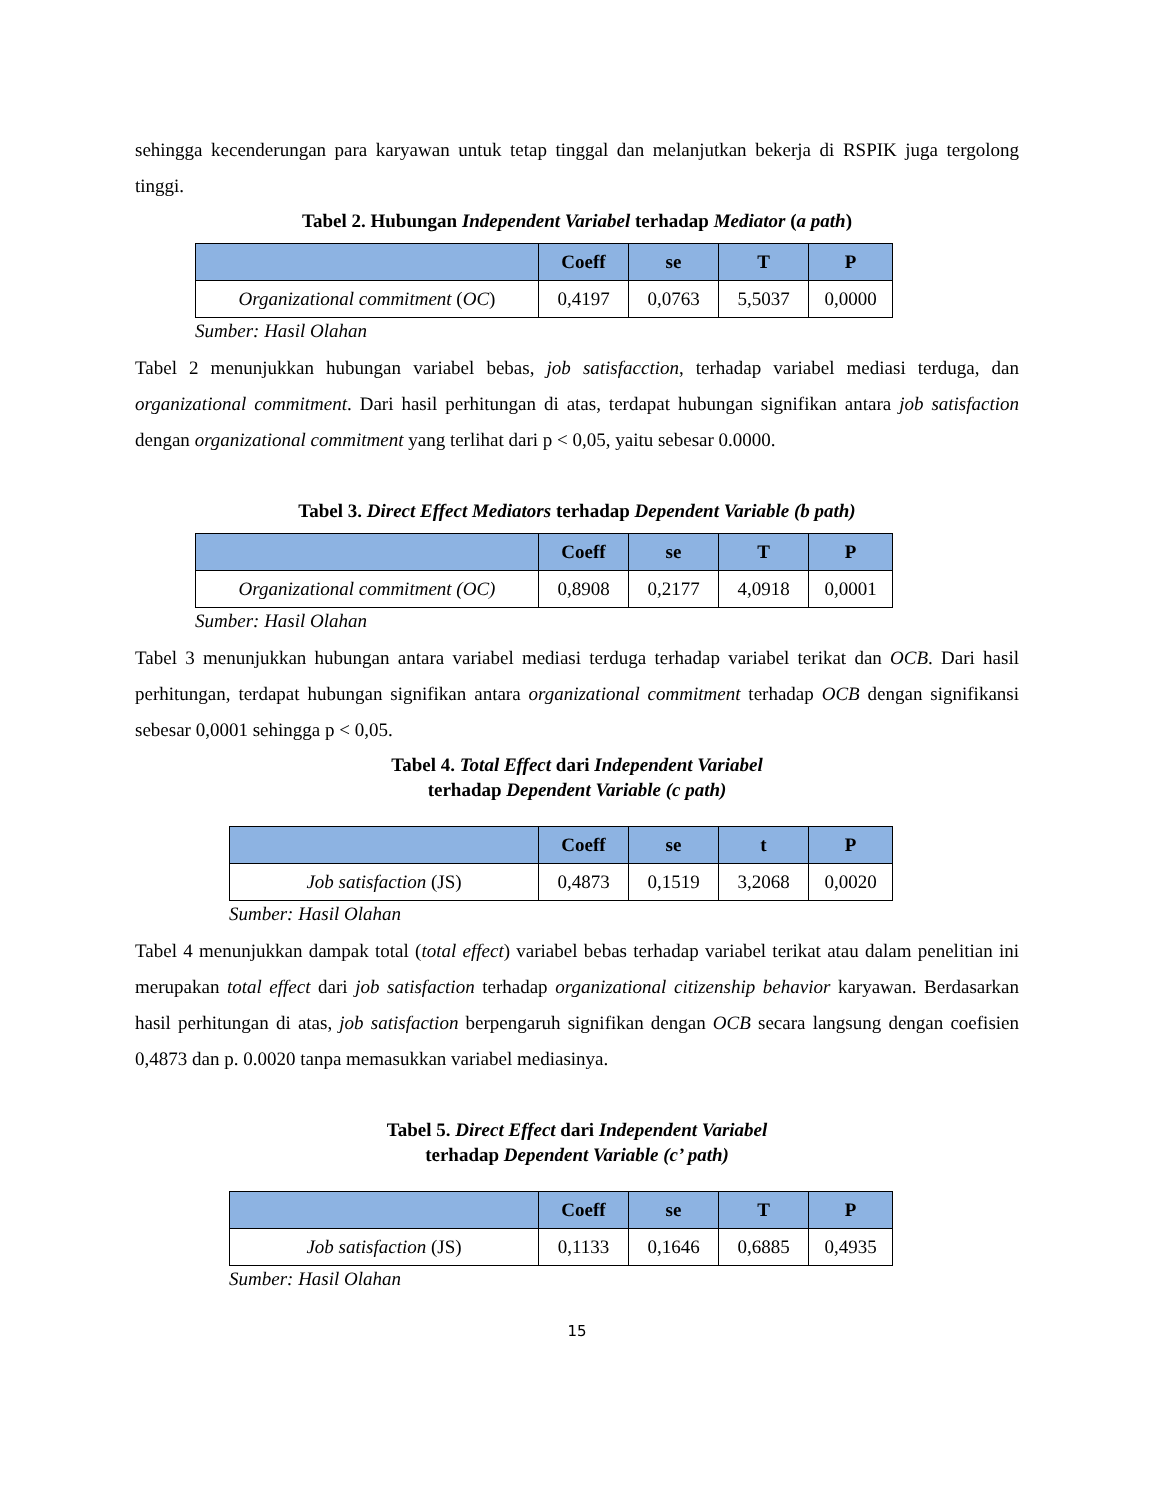sehingga kecenderungan para karyawan untuk tetap tinggal dan melanjutkan bekerja di RSPIK juga tergolong tinggi.
Tabel 2. Hubungan Independent Variabel terhadap Mediator (a path)
| | Coeff | se | T | P |
| --- | --- | --- | --- | --- |
| Organizational commitment ( OC ) | 0,4197 | 0,0763 | 5,5037 | 0,0000 |
Sumber: Hasil Olahan
Tabel 2 menunjukkan hubungan variabel bebas, job satisfacction, terhadap variabel mediasi terduga, dan organizational commitment. Dari hasil perhitungan di atas, terdapat hubungan signifikan antara job satisfaction dengan organizational commitment yang terlihat dari p < 0,05, yaitu sebesar 0.0000.
Tabel 3. Direct Effect Mediators terhadap Dependent Variable (b path)
| | Coeff | se | T | P |
| --- | --- | --- | --- | --- |
| Organizational commitment (OC) | 0,8908 | 0,2177 | 4,0918 | 0,0001 |
Sumber: Hasil Olahan
Tabel 3 menunjukkan hubungan antara variabel mediasi terduga terhadap variabel terikat dan OCB. Dari hasil perhitungan, terdapat hubungan signifikan antara organizational commitment terhadap OCB dengan signifikansi sebesar 0,0001 sehingga p < 0,05.
Tabel 4. Total Effect dari Independent Variabel
terhadap Dependent Variable (c path)
| | Coeff | se | t | P |
| --- | --- | --- | --- | --- |
| Job satisfaction (JS) | 0,4873 | 0,1519 | 3,2068 | 0,0020 |
Sumber: Hasil Olahan
Tabel 4 menunjukkan dampak total (total effect) variabel bebas terhadap variabel terikat atau dalam penelitian ini merupakan total effect dari job satisfaction terhadap organizational citizenship behavior karyawan. Berdasarkan hasil perhitungan di atas, job satisfaction berpengaruh signifikan dengan OCB secara langsung dengan coefisien 0,4873 dan p. 0.0020 tanpa memasukkan variabel mediasinya.
Tabel 5. Direct Effect dari Independent Variabel
terhadap Dependent Variable (c’ path)
| | Coeff | se | T | P |
| --- | --- | --- | --- | --- |
| Job satisfaction (JS) | 0,1133 | 0,1646 | 0,6885 | 0,4935 |
Sumber: Hasil Olahan
15